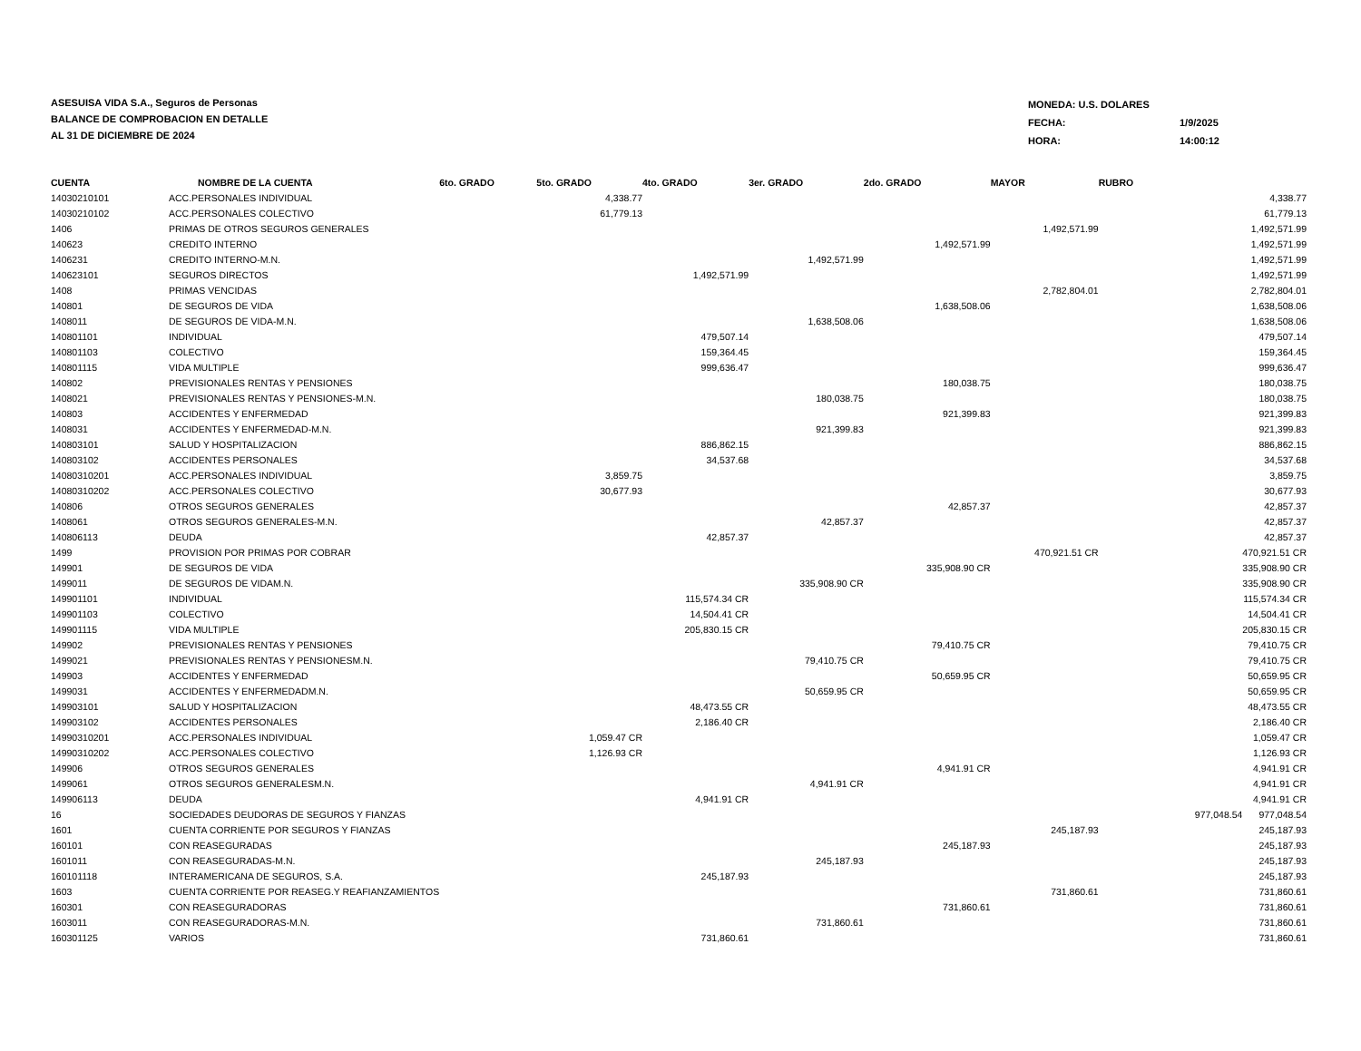ASESUISA VIDA S.A., Seguros de Personas
BALANCE DE COMPROBACION EN DETALLE
AL 31 DE DICIEMBRE DE 2024
| MONEDA: U.S. DOLARES | |
| FECHA: | 1/9/2025 |
| HORA: | 14:00:12 |
| CUENTA | NOMBRE DE LA CUENTA | 6to. GRADO | 5to. GRADO | 4to. GRADO | 3er. GRADO | 2do. GRADO | MAYOR | RUBRO | |
| --- | --- | --- | --- | --- | --- | --- | --- | --- | --- |
| 14030210101 | ACC.PERSONALES INDIVIDUAL | | 4,338.77 | | | | | | 4,338.77 |
| 14030210102 | ACC.PERSONALES COLECTIVO | | 61,779.13 | | | | | | 61,779.13 |
| 1406 | PRIMAS DE OTROS SEGUROS GENERALES | | | | | | 1,492,571.99 | | 1,492,571.99 |
| 140623 | CREDITO INTERNO | | | | | 1,492,571.99 | | | 1,492,571.99 |
| 1406231 | CREDITO INTERNO-M.N. | | | | 1,492,571.99 | | | | 1,492,571.99 |
| 140623101 | SEGUROS DIRECTOS | | | 1,492,571.99 | | | | | 1,492,571.99 |
| 1408 | PRIMAS VENCIDAS | | | | | | 2,782,804.01 | | 2,782,804.01 |
| 140801 | DE SEGUROS DE VIDA | | | | | 1,638,508.06 | | | 1,638,508.06 |
| 1408011 | DE SEGUROS DE VIDA-M.N. | | | | 1,638,508.06 | | | | 1,638,508.06 |
| 140801101 | INDIVIDUAL | | | 479,507.14 | | | | | 479,507.14 |
| 140801103 | COLECTIVO | | | 159,364.45 | | | | | 159,364.45 |
| 140801115 | VIDA MULTIPLE | | | 999,636.47 | | | | | 999,636.47 |
| 140802 | PREVISIONALES RENTAS Y PENSIONES | | | | | 180,038.75 | | | 180,038.75 |
| 1408021 | PREVISIONALES RENTAS Y PENSIONES-M.N. | | | | 180,038.75 | | | | 180,038.75 |
| 140803 | ACCIDENTES Y ENFERMEDAD | | | | | 921,399.83 | | | 921,399.83 |
| 1408031 | ACCIDENTES Y ENFERMEDAD-M.N. | | | | 921,399.83 | | | | 921,399.83 |
| 140803101 | SALUD Y HOSPITALIZACION | | | 886,862.15 | | | | | 886,862.15 |
| 140803102 | ACCIDENTES PERSONALES | | | 34,537.68 | | | | | 34,537.68 |
| 14080310201 | ACC.PERSONALES INDIVIDUAL | | 3,859.75 | | | | | | 3,859.75 |
| 14080310202 | ACC.PERSONALES COLECTIVO | | 30,677.93 | | | | | | 30,677.93 |
| 140806 | OTROS SEGUROS GENERALES | | | | | 42,857.37 | | | 42,857.37 |
| 1408061 | OTROS SEGUROS GENERALES-M.N. | | | | 42,857.37 | | | | 42,857.37 |
| 140806113 | DEUDA | | | 42,857.37 | | | | | 42,857.37 |
| 1499 | PROVISION POR PRIMAS POR COBRAR | | | | | | 470,921.51 CR | | 470,921.51 CR |
| 149901 | DE SEGUROS DE VIDA | | | | | 335,908.90 CR | | | 335,908.90 CR |
| 1499011 | DE SEGUROS DE VIDAM.N. | | | | 335,908.90 CR | | | | 335,908.90 CR |
| 149901101 | INDIVIDUAL | | | 115,574.34 CR | | | | | 115,574.34 CR |
| 149901103 | COLECTIVO | | | 14,504.41 CR | | | | | 14,504.41 CR |
| 149901115 | VIDA MULTIPLE | | | 205,830.15 CR | | | | | 205,830.15 CR |
| 149902 | PREVISIONALES RENTAS Y PENSIONES | | | | | 79,410.75 CR | | | 79,410.75 CR |
| 1499021 | PREVISIONALES RENTAS Y PENSIONESM.N. | | | | 79,410.75 CR | | | | 79,410.75 CR |
| 149903 | ACCIDENTES Y ENFERMEDAD | | | | | 50,659.95 CR | | | 50,659.95 CR |
| 1499031 | ACCIDENTES Y ENFERMEDADM.N. | | | | 50,659.95 CR | | | | 50,659.95 CR |
| 149903101 | SALUD Y HOSPITALIZACION | | | 48,473.55 CR | | | | | 48,473.55 CR |
| 149903102 | ACCIDENTES PERSONALES | | | 2,186.40 CR | | | | | 2,186.40 CR |
| 14990310201 | ACC.PERSONALES INDIVIDUAL | | 1,059.47 CR | | | | | | 1,059.47 CR |
| 14990310202 | ACC.PERSONALES COLECTIVO | | 1,126.93 CR | | | | | | 1,126.93 CR |
| 149906 | OTROS SEGUROS GENERALES | | | | | 4,941.91 CR | | | 4,941.91 CR |
| 1499061 | OTROS SEGUROS GENERALESM.N. | | | | 4,941.91 CR | | | | 4,941.91 CR |
| 149906113 | DEUDA | | | 4,941.91 CR | | | | | 4,941.91 CR |
| 16 | SOCIEDADES DEUDORAS DE SEGUROS Y FIANZAS | | | | | | | 977,048.54 | 977,048.54 |
| 1601 | CUENTA CORRIENTE POR SEGUROS Y FIANZAS | | | | | | 245,187.93 | | 245,187.93 |
| 160101 | CON REASEGURADAS | | | | | 245,187.93 | | | 245,187.93 |
| 1601011 | CON REASEGURADAS-M.N. | | | | 245,187.93 | | | | 245,187.93 |
| 160101118 | INTERAMERICANA DE SEGUROS, S.A. | | | 245,187.93 | | | | | 245,187.93 |
| 1603 | CUENTA CORRIENTE POR REASEG.Y REAFIANZAMIENTOS | | | | | | 731,860.61 | | 731,860.61 |
| 160301 | CON REASEGURADORAS | | | | | 731,860.61 | | | 731,860.61 |
| 1603011 | CON REASEGURADORAS-M.N. | | | | 731,860.61 | | | | 731,860.61 |
| 160301125 | VARIOS | | | 731,860.61 | | | | | 731,860.61 |